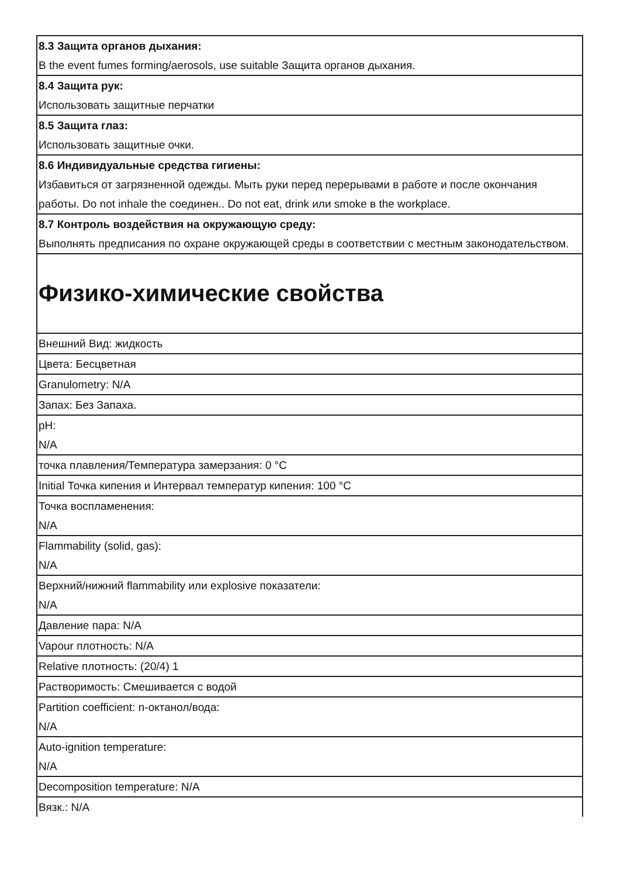| 8.3 Защита органов дыхания: В the event fumes forming/aerosols, use suitable Защита органов дыхания. |
| 8.4 Защита рук: Использовать защитные перчатки |
| 8.5 Защита глаз: Использовать защитные очки. |
| 8.6 Индивидуальные средства гигиены: Избавиться от загрязненной одежды. Мыть руки перед перерывами в работе и после окончания работы. Do not inhale the соединен.. Do not eat, drink или smoke в the workplace. |
| 8.7 Контроль воздействия на окружающую среду: Выполнять предписания по охране окружающей среды в соответствии с местным законодательством. |
| Физико-химические свойства |
| Внешний Вид: жидкость |
| Цвета: Бесцветная |
| Granulometry: N/A |
| Запах: Без Запаха. |
| pH: N/A |
| точка плавления/Температура замерзания: 0 °C |
| Initial Точка кипения и Интервал температур кипения: 100 °C |
| Точка воспламенения: N/A |
| Flammability (solid, gas): N/A |
| Верхний/нижний flammability или explosive показатели: N/A |
| Давление пара: N/A |
| Vapour плотность: N/A |
| Relative плотность: (20/4) 1 |
| Растворимость: Смешивается с водой |
| Partition coefficient: n-октанол/вода: N/A |
| Auto-ignition temperature: N/A |
| Decomposition temperature: N/A |
| Вязк.: N/A |